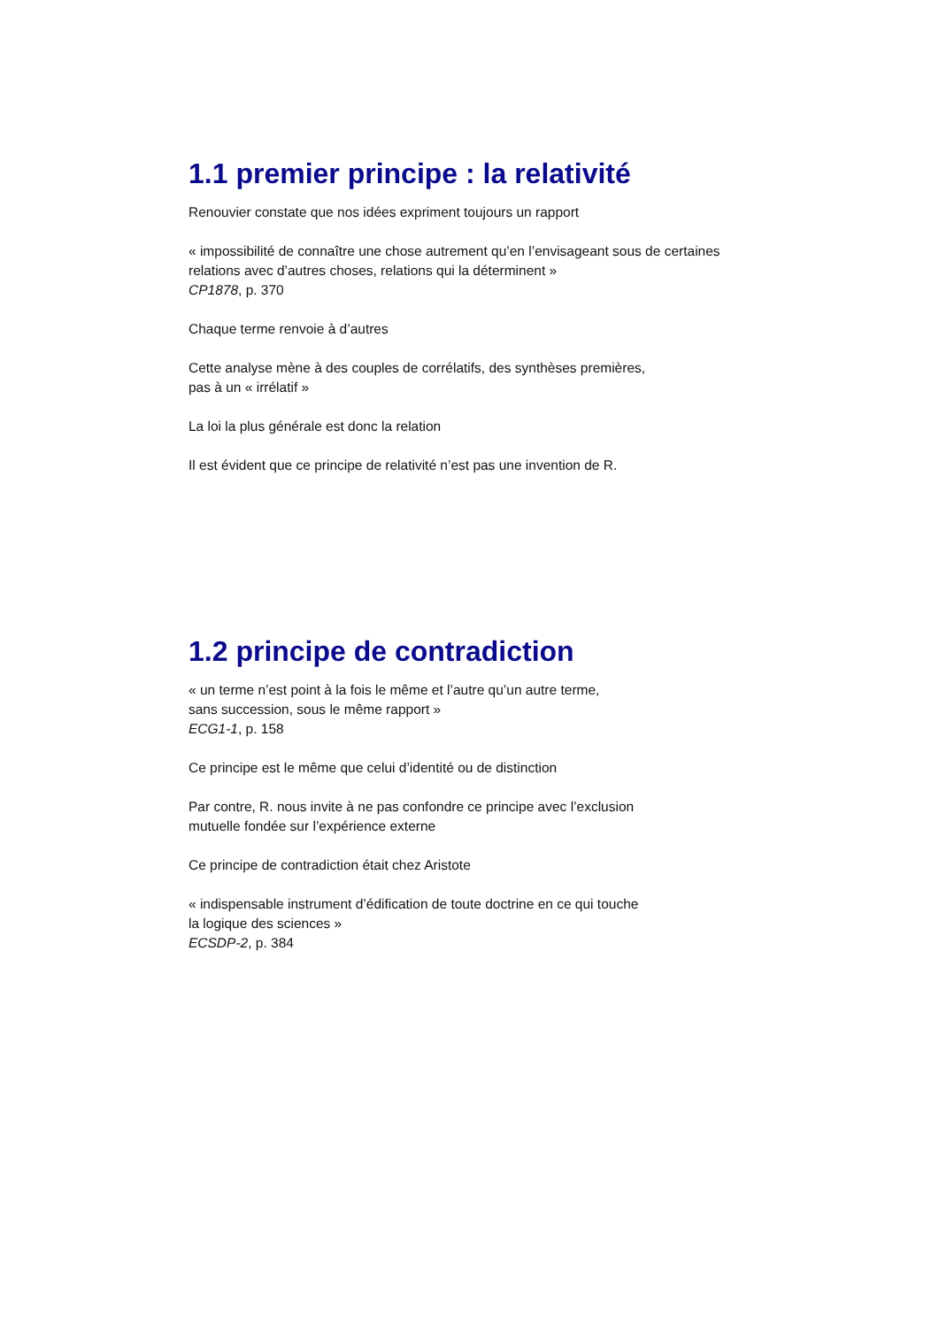1.1 premier principe : la relativité
Renouvier constate que nos idées expriment toujours un rapport
« impossibilité de connaître une chose autrement qu’en l’envisageant sous de certaines relations avec d’autres choses, relations qui la déterminent »
CP1878, p. 370
Chaque terme renvoie à d’autres
Cette analyse mène à des couples de corrélatifs, des synthèses premières,
pas à un « irrélatif »
La loi la plus générale est donc la relation
Il est évident que ce principe de relativité n’est pas une invention de R.
1.2 principe de contradiction
« un terme n’est point à la fois le même et l’autre qu’un autre terme,
sans succession, sous le même rapport »
ECG1-1, p. 158
Ce principe est le même que celui d’identité ou de distinction
Par contre, R. nous invite à ne pas confondre ce principe avec l’exclusion
mutuelle fondée sur l’expérience externe
Ce principe de contradiction était chez Aristote
« indispensable instrument d’édification de toute doctrine en ce qui touche
la logique des sciences »
ECSDP-2, p. 384